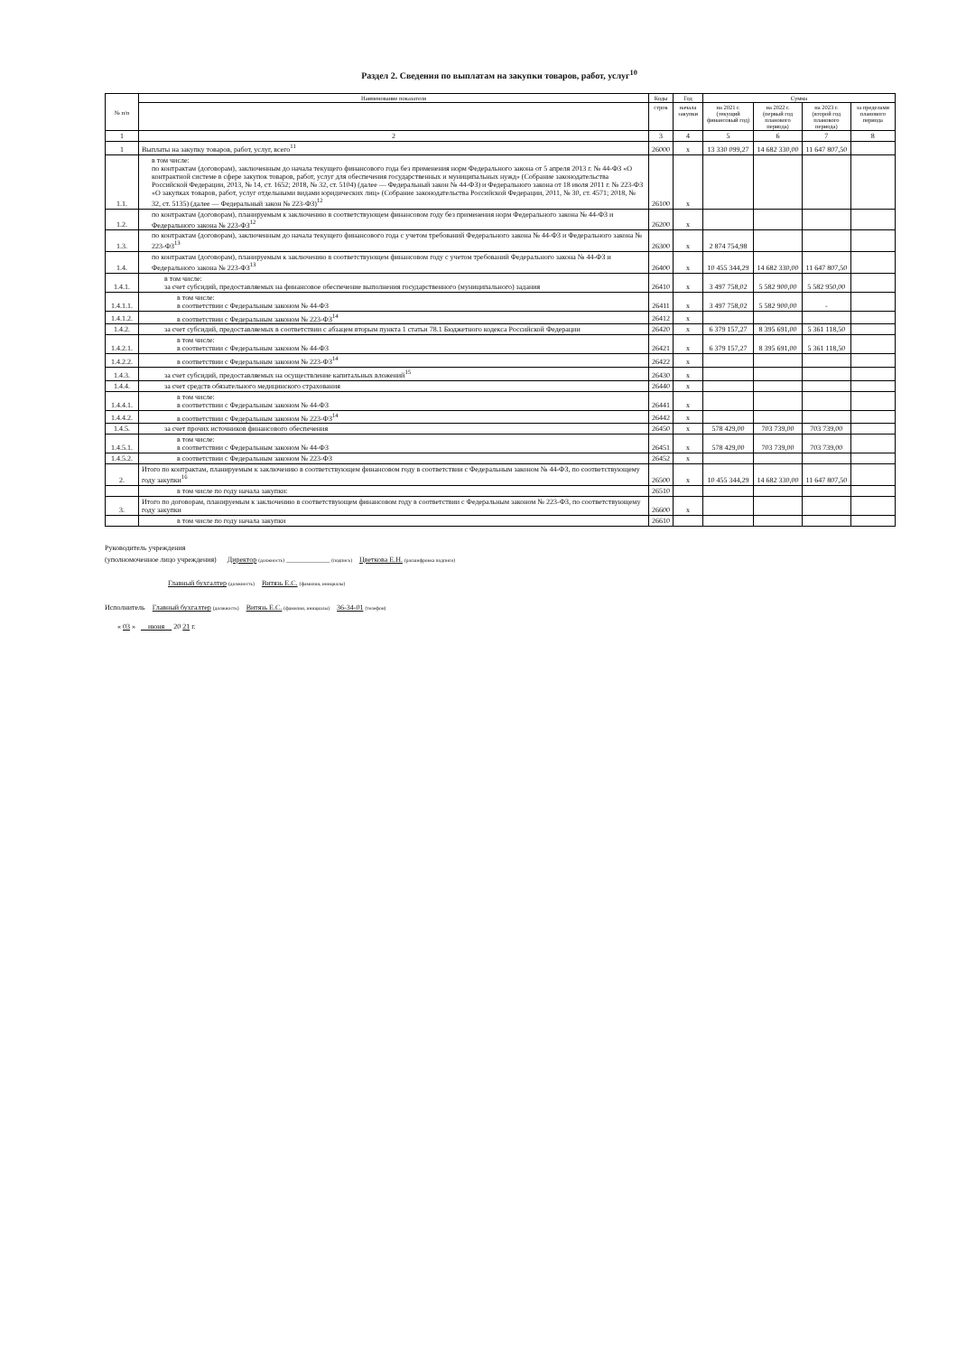Раздел 2. Сведения по выплатам на закупки товаров, работ, услуг<sup>10</sup>
| № п/п | Наименование показателя | Коды | Год | Сумма | | | |
| --- | --- | --- | --- | --- | --- | --- | --- |
| | | строк | начала закупки | на 2021 г. (текущий финансовый год) | на 2022 г. (первый год планового периода) | на 2023 г. (второй год планового периода) | за пределами планового периода |
| 1 | 2 | 3 | 4 | 5 | 6 | 7 | 8 |
| 1 | Выплаты на закупку товаров, работ, услуг, всего<sup>11</sup> | 26000 | х | 13 330 099,27 | 14 682 330,00 | 11 647 807,50 | |
| 1.1. | в том числе: по контрактам (договорам), заключенным до начала текущего финансового года без применения норм Федерального закона от 5 апреля 2013 г. № 44-ФЗ «О контрактной системе в сфере закупок товаров, работ, услуг для обеспечения государственных и муниципальных нужд» (Собрание законодательства Российской Федерации, 2013, № 14, ст. 1652; 2018, № 32, ст. 5104) (далее — Федеральный закон № 44-ФЗ) и Федерального закона от 18 июля 2011 г. № 223-ФЗ «О закупках товаров, работ, услуг отдельными видами юридических лиц» (Собрание законодательства Российской Федерации, 2011, № 30, ст. 4571; 2018, № 32, ст. 5135) (далее — Федеральный закон № 223-ФЗ)<sup>12</sup> | 26100 | х | | | | |
| 1.2. | по контрактам (договорам), планируемым к заключению в соответствующем финансовом году без применения норм Федерального закона № 44-ФЗ и Федерального закона № 223-ФЗ<sup>12</sup> | 26200 | х | | | | |
| 1.3. | по контрактам (договорам), заключенным до начала текущего финансового года с учетом требований Федерального закона № 44-ФЗ и Федерального закона № 223-ФЗ<sup>13</sup> | 26300 | х | 2 874 754,98 | | | |
| 1.4. | по контрактам (договорам), планируемым к заключению в соответствующем финансовом году с учетом требований Федерального закона № 44-ФЗ и Федерального закона № 223-ФЗ<sup>13</sup> | 26400 | х | 10 455 344,29 | 14 682 330,00 | 11 647 807,50 | |
| 1.4.1. | в том числе: за счет субсидий, предоставляемых на финансовое обеспечение выполнения государственного (муниципального) задания | 26410 | х | 3 497 758,02 | 5 582 900,00 | 5 582 950,00 | |
| 1.4.1.1. | в том числе: в соответствии с Федеральным законом № 44-ФЗ | 26411 | х | 3 497 758,02 | 5 582 900,00 | - | |
| 1.4.1.2. | в соответствии с Федеральным законом № 223-ФЗ<sup>14</sup> | 26412 | х | | | | |
| 1.4.2. | за счет субсидий, предоставляемых в соответствии с абзацем вторым пункта 1 статьи 78.1 Бюджетного кодекса Российской Федерации | 26420 | х | 6 379 157,27 | 8 395 691,00 | 5 361 118,50 | |
| 1.4.2.1. | в том числе: в соответствии с Федеральным законом № 44-ФЗ | 26421 | х | 6 379 157,27 | 8 395 691,00 | 5 361 118,50 | |
| 1.4.2.2. | в соответствии с Федеральным законом № 223-ФЗ<sup>14</sup> | 26422 | х | | | | |
| 1.4.3. | за счет субсидий, предоставляемых на осуществление капитальных вложений<sup>15</sup> | 26430 | х | | | | |
| 1.4.4. | за счет средств обязательного медицинского страхования | 26440 | х | | | | |
| 1.4.4.1. | в том числе: в соответствии с Федеральным законом № 44-ФЗ | 26441 | х | | | | |
| 1.4.4.2. | в соответствии с Федеральным законом № 223-ФЗ<sup>14</sup> | 26442 | х | | | | |
| 1.4.5. | за счет прочих источников финансового обеспечения | 26450 | х | 578 429,00 | 703 739,00 | 703 739,00 | |
| 1.4.5.1. | в том числе: в соответствии с Федеральным законом № 44-ФЗ | 26451 | х | 578 429,00 | 703 739,00 | 703 739,00 | |
| 1.4.5.2. | в соответствии с Федеральным законом № 223-ФЗ | 26452 | х | | | | |
| 2. | Итого по контрактам, планируемым к заключению в соответствующем финансовом году в соответствии с Федеральным законом № 44-ФЗ, по соответствующему году закупки<sup>16</sup> | 26500 | х | 10 455 344,29 | 14 682 330,00 | 11 647 807,50 | |
| | в том числе по году начала закупки: | 26510 | | | | | |
| 3. | Итого по договорам, планируемым к заключению в соответствующем финансовом году в соответствии с Федеральным законом № 223-ФЗ, по соответствующему году закупки | 26600 | х | | | | |
| | в том числе по году начала закупки | 26610 | | | | | |
Руководитель учреждения
(уполномоченное лицо учреждения) Директор (должность) ____________ (подпись) Цветкова Е.Н. (расшифровка подписи)
Главный бухгалтер (должность) Витязь Е.С. (фамилия, инициалы)
Исполнитель Главный бухгалтер (должность) Витязь Е.С. (фамилия, инициалы) 36-34-01 (телефон)
« 03 » июня 20 21 г.